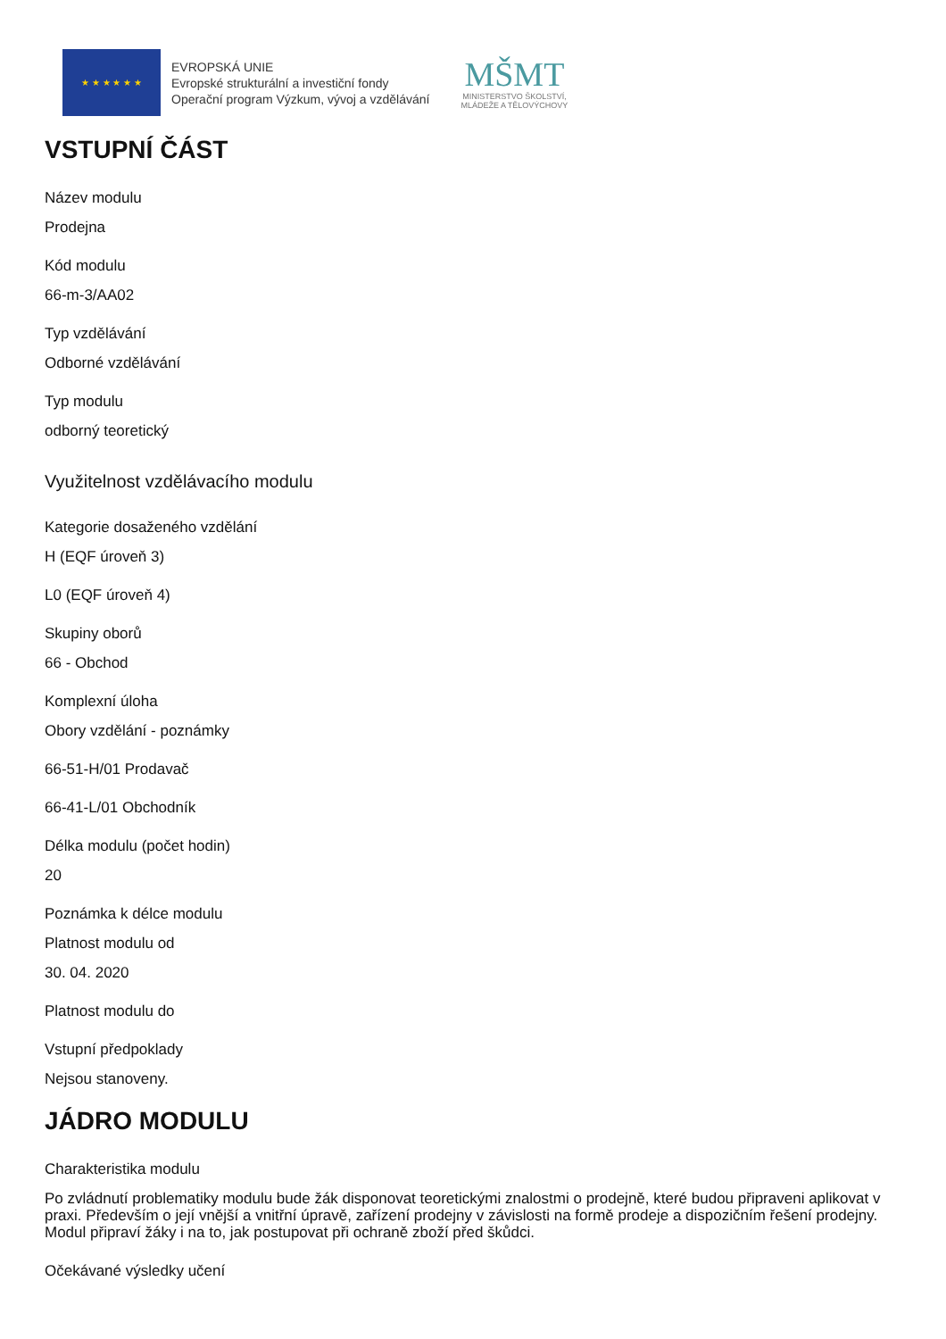★ ★ ★ ★ ★ ★
EVROPSKÁ UNIE
Evropské strukturální a investiční fondy
Operační program Výzkum, vývoj a vzdělávání
MŠMT
MINISTERSTVO ŠKOLSTVÍ,
MLÁDEŽE A TĚLOVÝCHOVY
VSTUPNÍ ČÁST
Název modulu
Prodejna
Kód modulu
66-m-3/AA02
Typ vzdělávání
Odborné vzdělávání
Typ modulu
odborný teoretický
Využitelnost vzdělávacího modulu
Kategorie dosaženého vzdělání
H (EQF úroveň 3)
L0 (EQF úroveň 4)
Skupiny oborů
66 - Obchod
Komplexní úloha
Obory vzdělání - poznámky
66-51-H/01 Prodavač
66-41-L/01 Obchodník
Délka modulu (počet hodin)
20
Poznámka k délce modulu
Platnost modulu od
30. 04. 2020
Platnost modulu do
Vstupní předpoklady
Nejsou stanoveny.
JÁDRO MODULU
Charakteristika modulu
Po zvládnutí problematiky modulu bude žák disponovat teoretickými znalostmi o prodejně, které budou připraveni aplikovat v praxi. Především o její vnější a vnitřní úpravě, zařízení prodejny v závislosti na formě prodeje a dispozičním řešení prodejny. Modul připraví žáky i na to, jak postupovat při ochraně zboží před škůdci.
Očekávané výsledky učení